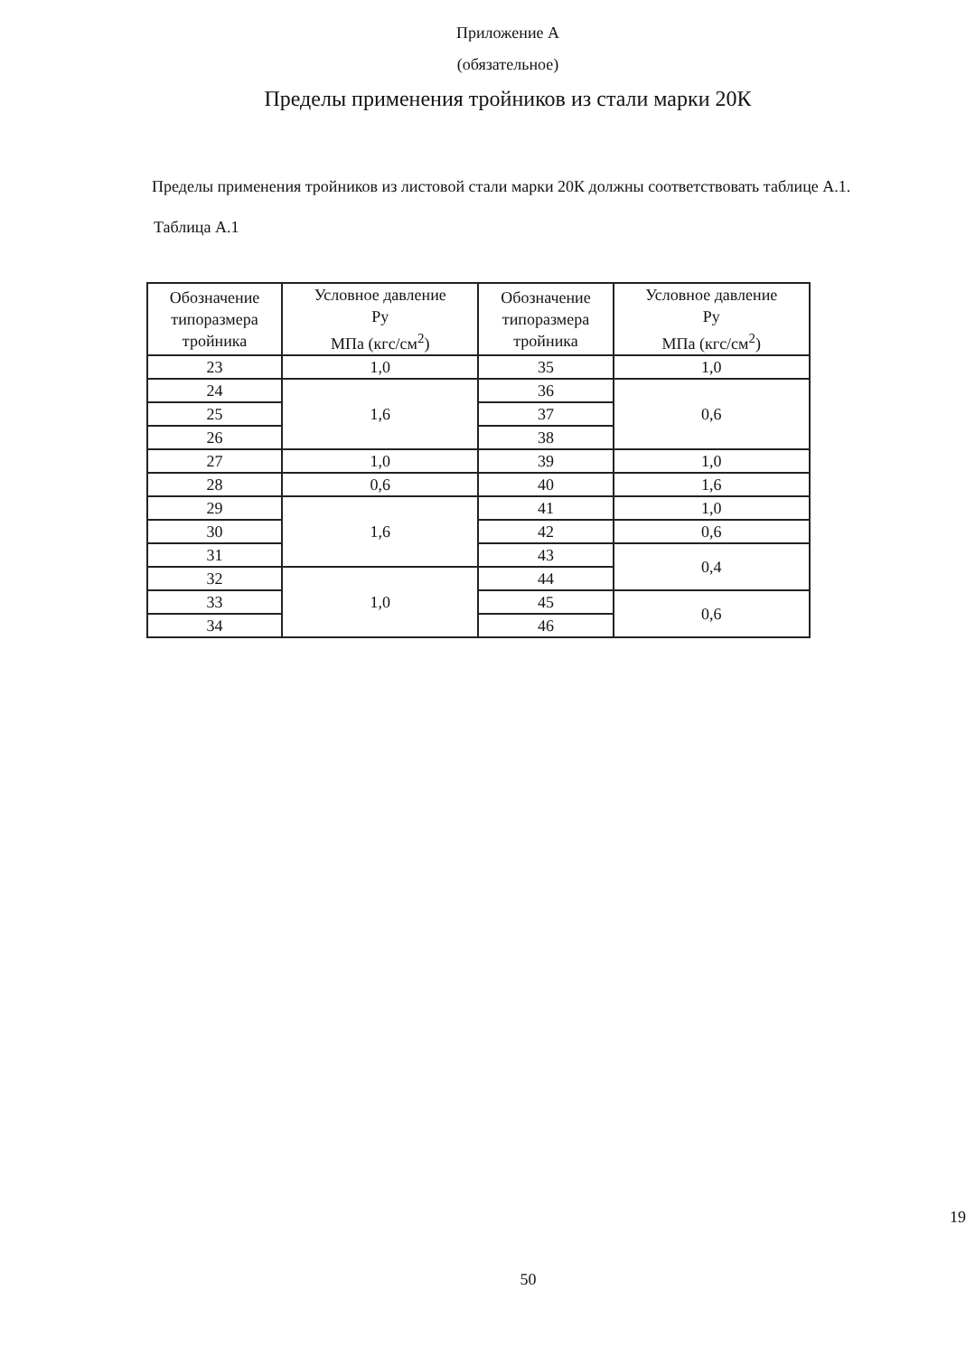Приложение А
(обязательное)
Пределы применения тройников из стали марки 20К
Пределы применения тройников из листовой стали марки 20К должны соответствовать таблице А.1.
Таблица А.1
| Обозначение типоразмера тройника | Условное давление Ру МПа (кгс/см<sup>2</sup>) | Обозначение типоразмера тройника | Условное давление Ру МПа (кгс/см<sup>2</sup>) |
| --- | --- | --- | --- |
| 23 | 1,0 | 35 | 1,0 |
| 24 | 1,6 | 36 | 0,6 |
| 25 | | 37 | |
| 26 | | 38 | |
| 27 | 1,0 | 39 | 1,0 |
| 28 | 0,6 | 40 | 1,6 |
| 29 | 1,6 | 41 | 1,0 |
| 30 | | 42 | 0,6 |
| 31 | | 43 | 0,4 |
| 32 | 1,0 | 44 | |
| 33 | | 45 | 0,6 |
| 34 | | 46 | |
19
50